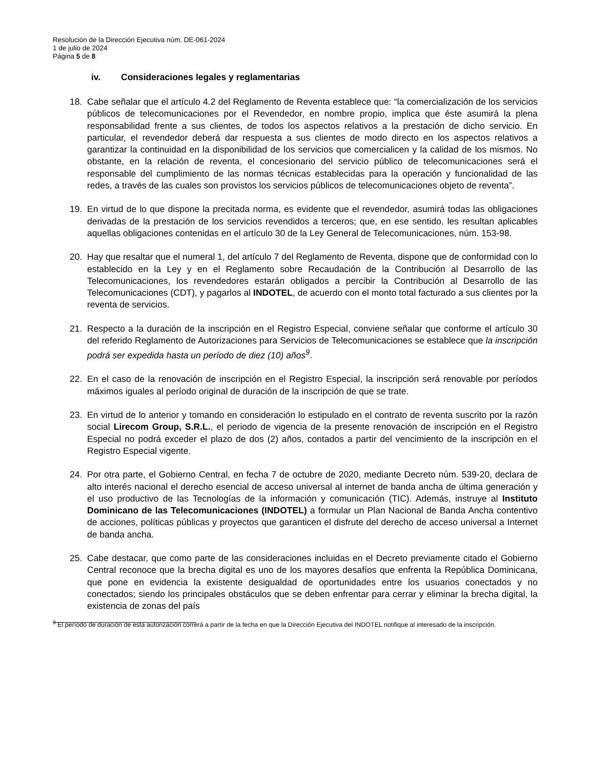Resolución de la Dirección Ejecutiva núm. DE-061-2024
1 de julio de 2024
Página 5 de 8
iv. Consideraciones legales y reglamentarias
18. Cabe señalar que el artículo 4.2 del Reglamento de Reventa establece que: “la comercialización de los servicios públicos de telecomunicaciones por el Revendedor, en nombre propio, implica que éste asumirá la plena responsabilidad frente a sus clientes, de todos los aspectos relativos a la prestación de dicho servicio. En particular, el revendedor deberá dar respuesta a sus clientes de modo directo en los aspectos relativos a garantizar la continuidad en la disponibilidad de los servicios que comercialicen y la calidad de los mismos. No obstante, en la relación de reventa, el concesionario del servicio público de telecomunicaciones será el responsable del cumplimiento de las normas técnicas establecidas para la operación y funcionalidad de las redes, a través de las cuales son provistos los servicios públicos de telecomunicaciones objeto de reventa”.
19. En virtud de lo que dispone la precitada norma, es evidente que el revendedor, asumirá todas las obligaciones derivadas de la prestación de los servicios revendidos a terceros; que, en ese sentido, les resultan aplicables aquellas obligaciones contenidas en el artículo 30 de la Ley General de Telecomunicaciones, núm. 153-98.
20. Hay que resaltar que el numeral 1, del artículo 7 del Reglamento de Reventa, dispone que de conformidad con lo establecido en la Ley y en el Reglamento sobre Recaudación de la Contribución al Desarrollo de las Telecomunicaciones, los revendedores estarán obligados a percibir la Contribución al Desarrollo de las Telecomunicaciones (CDT), y pagarlos al INDOTEL, de acuerdo con el monto total facturado a sus clientes por la reventa de servicios.
21. Respecto a la duración de la inscripción en el Registro Especial, conviene señalar que conforme el artículo 30 del referido Reglamento de Autorizaciones para Servicios de Telecomunicaciones se establece que la inscripción podrá ser expedida hasta un período de diez (10) años<sup>9</sup>.
22. En el caso de la renovación de inscripción en el Registro Especial, la inscripción será renovable por períodos máximos iguales al período original de duración de la inscripción de que se trate.
23. En virtud de lo anterior y tomando en consideración lo estipulado en el contrato de reventa suscrito por la razón social Lirecom Group, S.R.L., el periodo de vigencia de la presente renovación de inscripción en el Registro Especial no podrá exceder el plazo de dos (2) años, contados a partir del vencimiento de la inscripción en el Registro Especial vigente.
24. Por otra parte, el Gobierno Central, en fecha 7 de octubre de 2020, mediante Decreto núm. 539-20, declara de alto interés nacional el derecho esencial de acceso universal al internet de banda ancha de última generación y el uso productivo de las Tecnologías de la información y comunicación (TIC). Además, instruye al Instituto Dominicano de las Telecomunicaciones (INDOTEL) a formular un Plan Nacional de Banda Ancha contentivo de acciones, políticas públicas y proyectos que garanticen el disfrute del derecho de acceso universal a Internet de banda ancha.
25. Cabe destacar, que como parte de las consideraciones incluidas en el Decreto previamente citado el Gobierno Central reconoce que la brecha digital es uno de los mayores desafíos que enfrenta la República Dominicana, que pone en evidencia la existente desigualdad de oportunidades entre los usuarios conectados y no conectados; siendo los principales obstáculos que se deben enfrentar para cerrar y eliminar la brecha digital, la existencia de zonas del país
<sup>9</sup> El período de duración de esta autorización correrá a partir de la fecha en que la Dirección Ejecutiva del INDOTEL notifique al interesado de la inscripción.